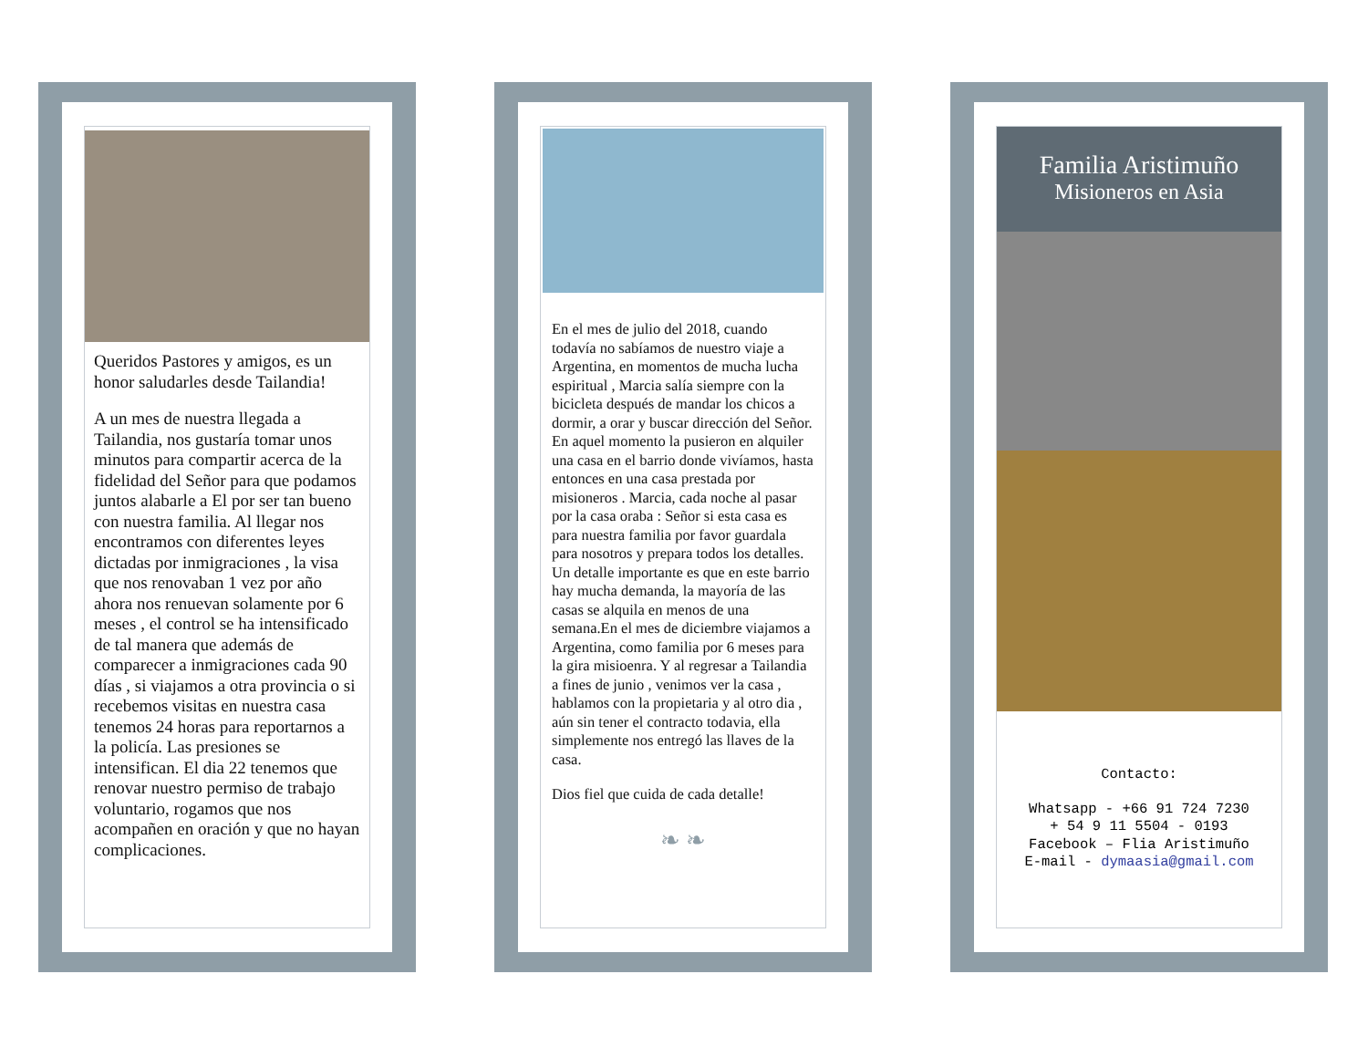Queridos Pastores y amigos, es un honor saludarles desde Tailandia!
A un mes de nuestra llegada a Tailandia, nos gustaría tomar unos minutos para compartir acerca de la fidelidad del Señor para que podamos juntos alabarle a El por ser tan bueno con nuestra familia. Al llegar nos encontramos con diferentes leyes dictadas por inmigraciones , la visa que nos renovaban 1 vez por año ahora nos renuevan solamente por 6 meses , el control se ha intensificado de tal manera que además de comparecer a inmigraciones cada 90 días , si viajamos a otra provincia o si recebemos visitas en nuestra casa tenemos 24 horas para reportarnos a la policía. Las presiones se intensifican. El dia 22 tenemos que renovar nuestro permiso de trabajo voluntario, rogamos que nos acompañen en oración y que no hayan complicaciones.
En el mes de julio del 2018, cuando todavía no sabíamos de nuestro viaje a Argentina, en momentos de mucha lucha espiritual , Marcia salía siempre con la bicicleta después de mandar los chicos a dormir, a orar y buscar dirección del Señor. En aquel momento la pusieron en alquiler una casa en el barrio donde vivíamos, hasta entonces en una casa prestada por misioneros . Marcia, cada noche al pasar por la casa oraba : Señor si esta casa es para nuestra familia por favor guardala para nosotros y prepara todos los detalles. Un detalle importante es que en este barrio hay mucha demanda, la mayoría de las casas se alquila en menos de una semana.En el mes de diciembre viajamos a Argentina, como familia por 6 meses para la gira misioenra. Y al regresar a Tailandia a fines de junio , venimos ver la casa , hablamos con la propietaria y al otro dia , aún sin tener el contracto todavia, ella simplemente nos entregó las llaves de la casa.
Dios fiel que cuida de cada detalle!
❧ ❧
Familia Aristimuño
Misioneros en Asia
Contacto:
Whatsapp - +66 91 724 7230
+ 54 9 11 5504 - 0193
Facebook – Flia Aristimuño
E-mail - dymaasia@gmail.com